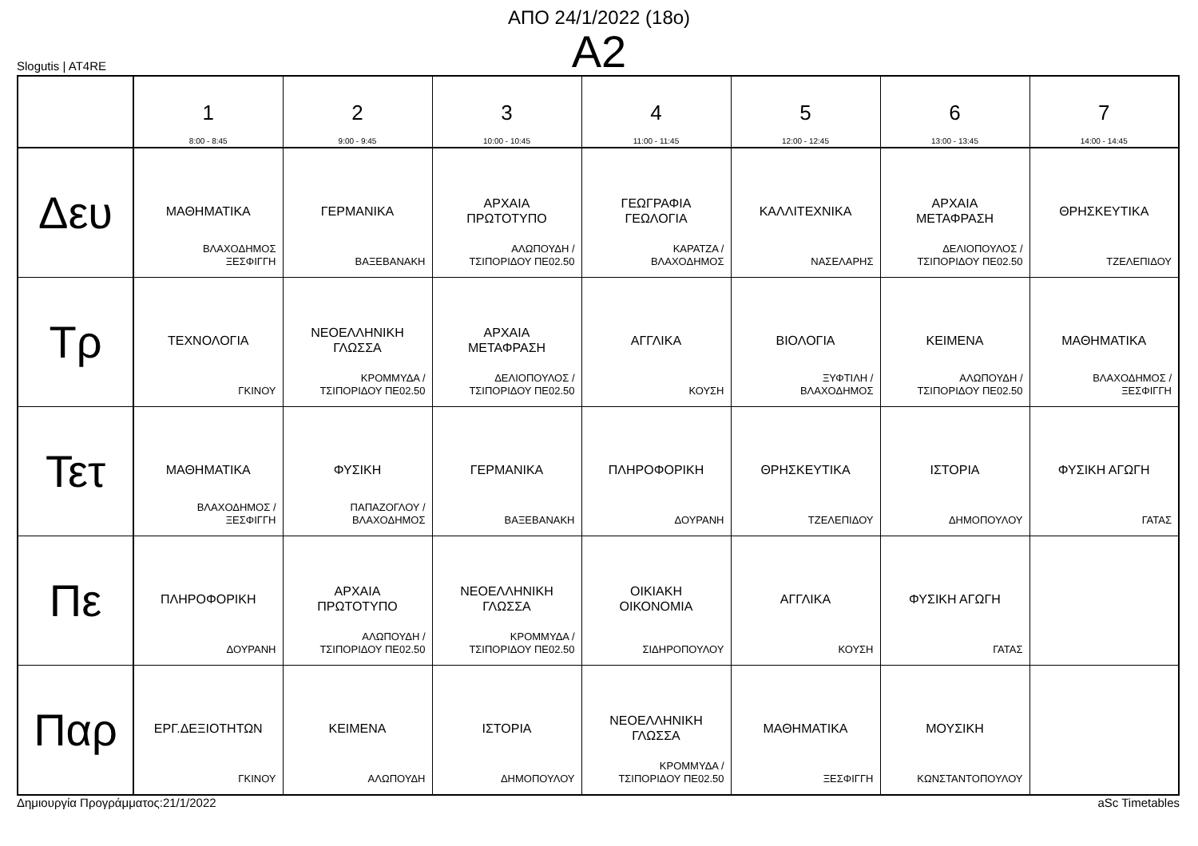ΑΠΟ 24/1/2022 (18ο)
A2
Slogutis | AT4RE
| | 1 8:00 - 8:45 | 2 9:00 - 9:45 | 3 10:00 - 10:45 | 4 11:00 - 11:45 | 5 12:00 - 12:45 | 6 13:00 - 13:45 | 7 14:00 - 14:45 |
| --- | --- | --- | --- | --- | --- | --- | --- |
| Δευ | ΜΑΘΗΜΑΤΙΚΑ ΒΛΑΧΟΔΗΜΟΣ ΞΕΣΦΙΓΓΗ | ΓΕΡΜΑΝΙΚΑ ΒΑΞΕΒΑΝΑΚΗ | ΑΡΧΑΙΑ ΠΡΩΤΟΤΥΠΟ ΑΛΩΠΟΥΔΗ / ΤΣΙΠΟΡΙΔΟΥ ΠΕ02.50 | ΓΕΩΓΡΑΦΙΑ ΓΕΩΛΟΓΙΑ ΚΑΡΑΤΖΑ / ΒΛΑΧΟΔΗΜΟΣ | ΚΑΛΛΙΤΕΧΝΙΚΑ ΝΑΣΕΛΑΡΗΣ | ΑΡΧΑΙΑ ΜΕΤΑΦΡΑΣΗ ΔΕΛΙΟΠΟΥΛΟΣ / ΤΣΙΠΟΡΙΔΟΥ ΠΕ02.50 | ΘΡΗΣΚΕΥΤΙΚΑ ΤΖΕΛΕΠΙΔΟΥ |
| Τρ | ΤΕΧΝΟΛΟΓΙΑ ΓΚΙΝΟΥ | ΝΕΟΕΛΛΗΝΙΚΗ ΓΛΩΣΣΑ ΚΡΟΜΜΥΔΑ / ΤΣΙΠΟΡΙΔΟΥ ΠΕ02.50 | ΑΡΧΑΙΑ ΜΕΤΑΦΡΑΣΗ ΔΕΛΙΟΠΟΥΛΟΣ / ΤΣΙΠΟΡΙΔΟΥ ΠΕ02.50 | ΑΓΓΛΙΚΑ ΚΟΥΣΗ | ΒΙΟΛΟΓΙΑ ΞΥΦΤΙΛΗ / ΒΛΑΧΟΔΗΜΟΣ | ΚΕΙΜΕΝΑ ΑΛΩΠΟΥΔΗ / ΤΣΙΠΟΡΙΔΟΥ ΠΕ02.50 | ΜΑΘΗΜΑΤΙΚΑ ΒΛΑΧΟΔΗΜΟΣ / ΞΕΣΦΙΓΓΗ |
| Τετ | ΜΑΘΗΜΑΤΙΚΑ ΒΛΑΧΟΔΗΜΟΣ / ΞΕΣΦΙΓΓΗ | ΦΥΣΙΚΗ ΠΑΠΑΖΟΓΛΟΥ / ΒΛΑΧΟΔΗΜΟΣ | ΓΕΡΜΑΝΙΚΑ ΒΑΞΕΒΑΝΑΚΗ | ΠΛΗΡΟΦΟΡΙΚΗ ΔΟΥΡΑΝΗ | ΘΡΗΣΚΕΥΤΙΚΑ ΤΖΕΛΕΠΙΔΟΥ | ΙΣΤΟΡΙΑ ΔΗΜΟΠΟΥΛΟΥ | ΦΥΣΙΚΗ ΑΓΩΓΗ ΓΑΤΑΣ |
| Πε | ΠΛΗΡΟΦΟΡΙΚΗ ΔΟΥΡΑΝΗ | ΑΡΧΑΙΑ ΠΡΩΤΟΤΥΠΟ ΑΛΩΠΟΥΔΗ / ΤΣΙΠΟΡΙΔΟΥ ΠΕ02.50 | ΝΕΟΕΛΛΗΝΙΚΗ ΓΛΩΣΣΑ ΚΡΟΜΜΥΔΑ / ΤΣΙΠΟΡΙΔΟΥ ΠΕ02.50 | ΟΙΚΙΑΚΗ ΟΙΚΟΝΟΜΙΑ ΣΙΔΗΡΟΠΟΥΛΟΥ | ΑΓΓΛΙΚΑ ΚΟΥΣΗ | ΦΥΣΙΚΗ ΑΓΩΓΗ ΓΑΤΑΣ | |
| Παρ | ΕΡΓ.ΔΕΞΙΟΤΗΤΩΝ ΓΚΙΝΟΥ | ΚΕΙΜΕΝΑ ΑΛΩΠΟΥΔΗ | ΙΣΤΟΡΙΑ ΔΗΜΟΠΟΥΛΟΥ | ΝΕΟΕΛΛΗΝΙΚΗ ΓΛΩΣΣΑ ΚΡΟΜΜΥΔΑ / ΤΣΙΠΟΡΙΔΟΥ ΠΕ02.50 | ΜΑΘΗΜΑΤΙΚΑ ΞΕΣΦΙΓΓΗ | ΜΟΥΣΙΚΗ ΚΩΝΣΤΑΝΤΟΠΟΥΛΟΥ | |
Δημιουργία Προγράμματος:21/1/2022 aSc Timetables